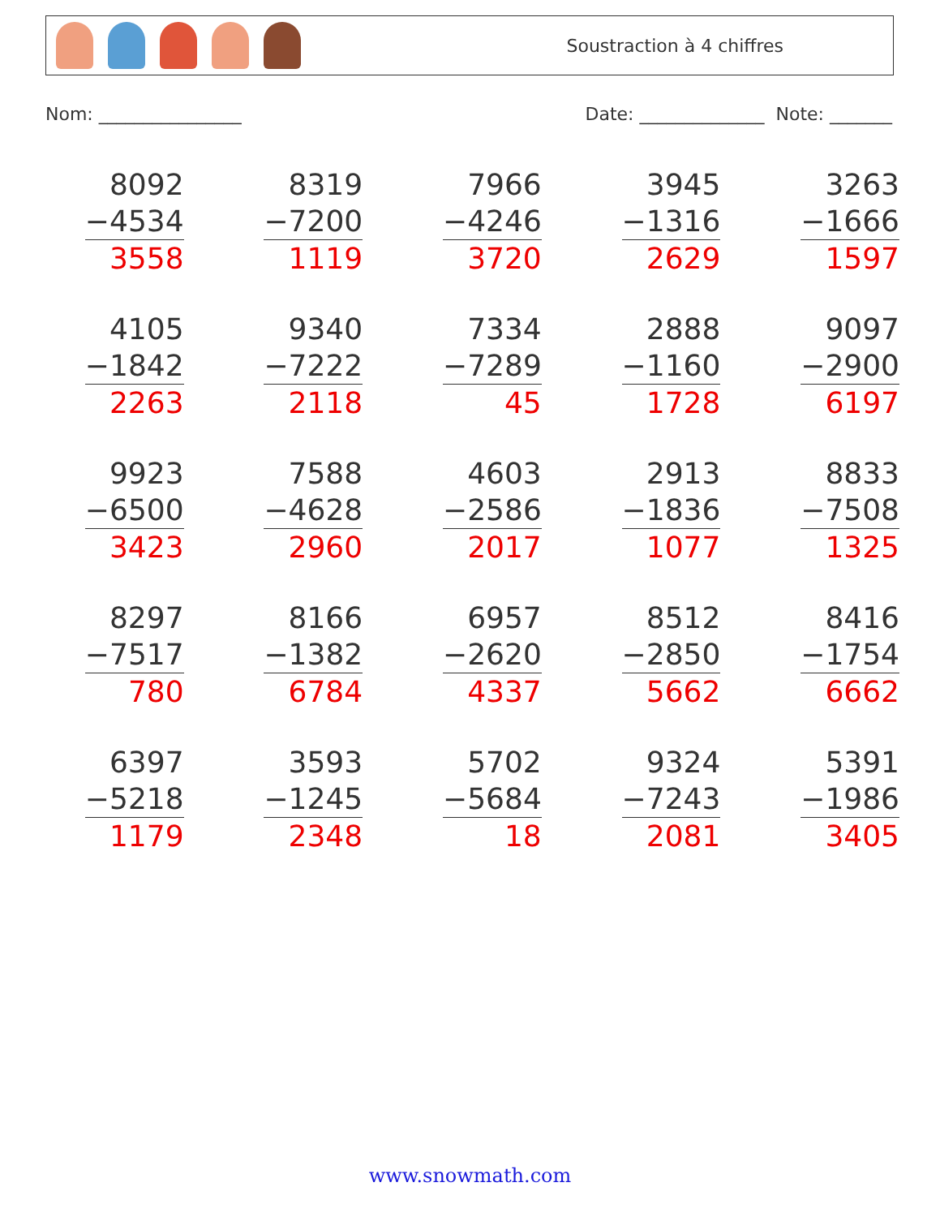Soustraction à 4 chiffres
Nom: ________________ Date: ______________ Note: _______
| 8092 −4534 3558 | 8319 −7200 1119 | 7966 −4246 3720 | 3945 −1316 2629 | 3263 −1666 1597 |
| 4105 −1842 2263 | 9340 −7222 2118 | 7334 −7289 45 | 2888 −1160 1728 | 9097 −2900 6197 |
| 9923 −6500 3423 | 7588 −4628 2960 | 4603 −2586 2017 | 2913 −1836 1077 | 8833 −7508 1325 |
| 8297 −7517 780 | 8166 −1382 6784 | 6957 −2620 4337 | 8512 −2850 5662 | 8416 −1754 6662 |
| 6397 −5218 1179 | 3593 −1245 2348 | 5702 −5684 18 | 9324 −7243 2081 | 5391 −1986 3405 |
www.snowmath.com